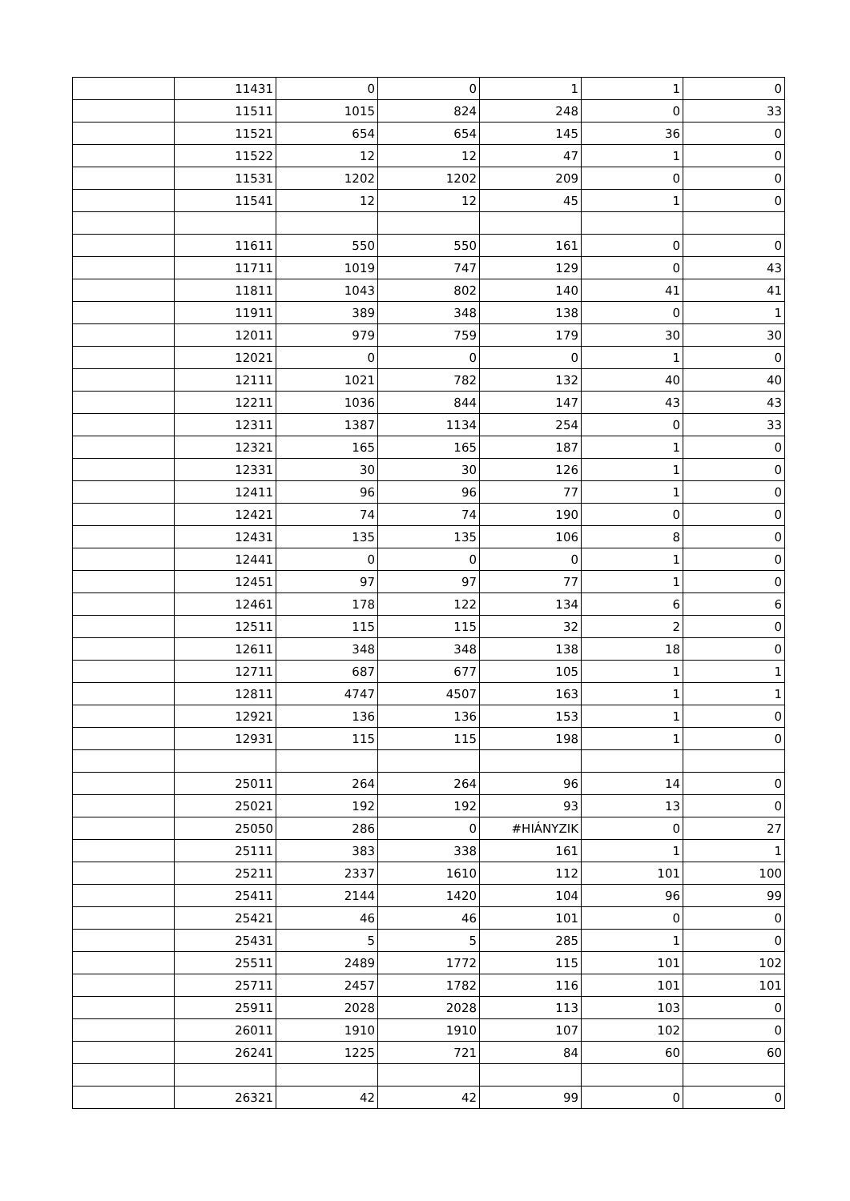| | 11431 | 0 | 0 | 1 | 1 | 0 |
| | 11511 | 1015 | 824 | 248 | 0 | 33 |
| | 11521 | 654 | 654 | 145 | 36 | 0 |
| | 11522 | 12 | 12 | 47 | 1 | 0 |
| | 11531 | 1202 | 1202 | 209 | 0 | 0 |
| | 11541 | 12 | 12 | 45 | 1 | 0 |
| | 11611 | 550 | 550 | 161 | 0 | 0 |
| | 11711 | 1019 | 747 | 129 | 0 | 43 |
| | 11811 | 1043 | 802 | 140 | 41 | 41 |
| | 11911 | 389 | 348 | 138 | 0 | 1 |
| | 12011 | 979 | 759 | 179 | 30 | 30 |
| | 12021 | 0 | 0 | 0 | 1 | 0 |
| | 12111 | 1021 | 782 | 132 | 40 | 40 |
| | 12211 | 1036 | 844 | 147 | 43 | 43 |
| | 12311 | 1387 | 1134 | 254 | 0 | 33 |
| | 12321 | 165 | 165 | 187 | 1 | 0 |
| | 12331 | 30 | 30 | 126 | 1 | 0 |
| | 12411 | 96 | 96 | 77 | 1 | 0 |
| | 12421 | 74 | 74 | 190 | 0 | 0 |
| | 12431 | 135 | 135 | 106 | 8 | 0 |
| | 12441 | 0 | 0 | 0 | 1 | 0 |
| | 12451 | 97 | 97 | 77 | 1 | 0 |
| | 12461 | 178 | 122 | 134 | 6 | 6 |
| | 12511 | 115 | 115 | 32 | 2 | 0 |
| | 12611 | 348 | 348 | 138 | 18 | 0 |
| | 12711 | 687 | 677 | 105 | 1 | 1 |
| | 12811 | 4747 | 4507 | 163 | 1 | 1 |
| | 12921 | 136 | 136 | 153 | 1 | 0 |
| | 12931 | 115 | 115 | 198 | 1 | 0 |
| | 25011 | 264 | 264 | 96 | 14 | 0 |
| | 25021 | 192 | 192 | 93 | 13 | 0 |
| | 25050 | 286 | 0 | #HIÁNYZIK | 0 | 27 |
| | 25111 | 383 | 338 | 161 | 1 | 1 |
| | 25211 | 2337 | 1610 | 112 | 101 | 100 |
| | 25411 | 2144 | 1420 | 104 | 96 | 99 |
| | 25421 | 46 | 46 | 101 | 0 | 0 |
| | 25431 | 5 | 5 | 285 | 1 | 0 |
| | 25511 | 2489 | 1772 | 115 | 101 | 102 |
| | 25711 | 2457 | 1782 | 116 | 101 | 101 |
| | 25911 | 2028 | 2028 | 113 | 103 | 0 |
| | 26011 | 1910 | 1910 | 107 | 102 | 0 |
| | 26241 | 1225 | 721 | 84 | 60 | 60 |
| | 26321 | 42 | 42 | 99 | 0 | 0 |